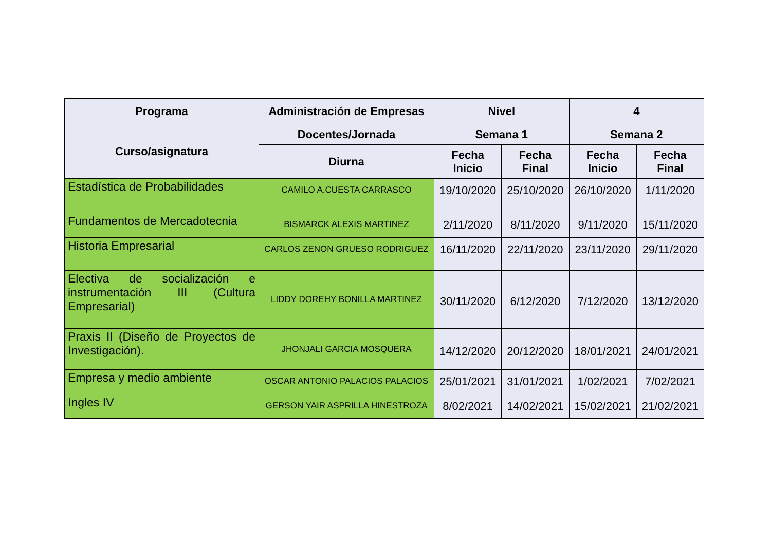| Programa | Administración de Empresas | Nivel | | 4 | |
| --- | --- | --- | --- | --- | --- |
| Curso/asignatura | Docentes/Jornada | Semana 1 | | Semana 2 | |
| | Diurna | Fecha Inicio | Fecha Final | Fecha Inicio | Fecha Final |
| Estadística de Probabilidades | CAMILO A.CUESTA CARRASCO | 19/10/2020 | 25/10/2020 | 26/10/2020 | 1/11/2020 |
| Fundamentos de Mercadotecnia | BISMARCK ALEXIS MARTINEZ | 2/11/2020 | 8/11/2020 | 9/11/2020 | 15/11/2020 |
| Historia Empresarial | CARLOS ZENON GRUESO RODRIGUEZ | 16/11/2020 | 22/11/2020 | 23/11/2020 | 29/11/2020 |
| Electiva de socialización e instrumentación III (Cultura Empresarial) | LIDDY DOREHY BONILLA MARTINEZ | 30/11/2020 | 6/12/2020 | 7/12/2020 | 13/12/2020 |
| Praxis II (Diseño de Proyectos de Investigación). | JHONJALI GARCIA MOSQUERA | 14/12/2020 | 20/12/2020 | 18/01/2021 | 24/01/2021 |
| Empresa y medio ambiente | OSCAR ANTONIO PALACIOS PALACIOS | 25/01/2021 | 31/01/2021 | 1/02/2021 | 7/02/2021 |
| Ingles IV | GERSON YAIR ASPRILLA HINESTROZA | 8/02/2021 | 14/02/2021 | 15/02/2021 | 21/02/2021 |